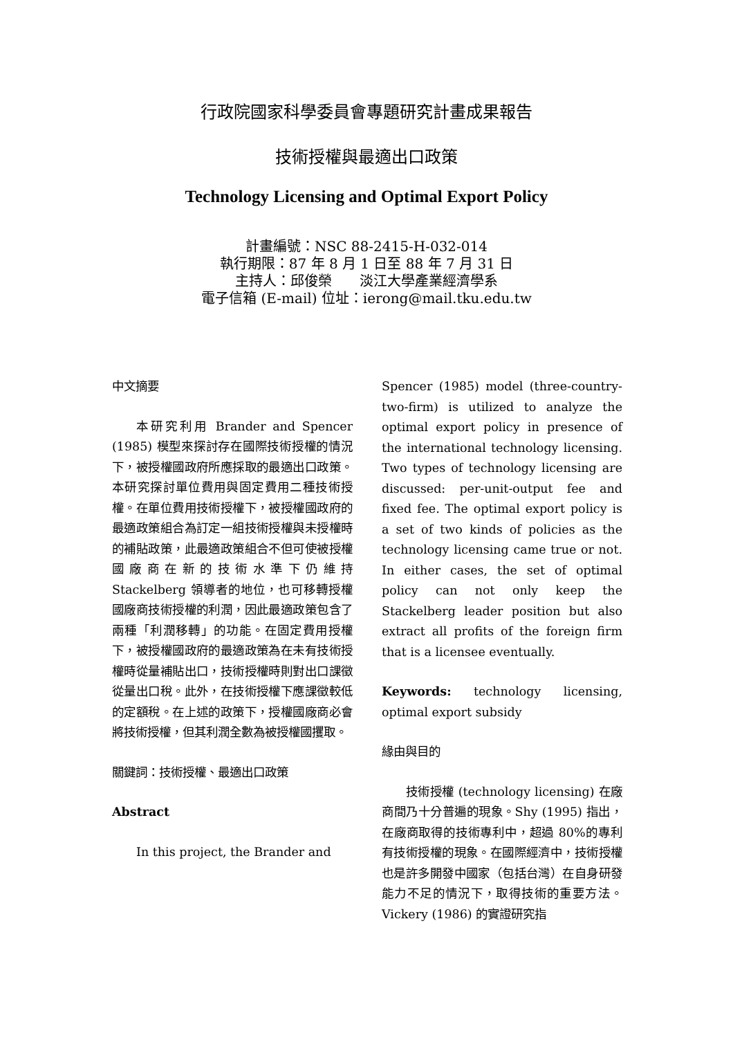行政院國家科學委員會專題研究計畫成果報告
技術授權與最適出口政策
Technology Licensing and Optimal Export Policy
計畫編號：NSC 88-2415-H-032-014
執行期限：87 年 8 月 1 日至 88 年 7 月 31 日
主持人：邱俊榮　　淡江大學產業經濟學系
電子信箱 (E-mail) 位址：ierong@mail.tku.edu.tw
中文摘要
本研究利用 Brander and Spencer (1985) 模型來探討存在國際技術授權的情況下，被授權國政府所應採取的最適出口政策。本研究探討單位費用與固定費用二種技術授權。在單位費用技術授權下，被授權國政府的最適政策組合為訂定一組技術授權與未授權時的補貼政策，此最適政策組合不但可使被授權國廠商在新的技術水準下仍維持 Stackelberg 領導者的地位，也可移轉授權國廠商技術授權的利潤，因此最適政策包含了兩種「利潤移轉」的功能。在固定費用授權下，被授權國政府的最適政策為在未有技術授權時從量補貼出口，技術授權時則對出口課徵從量出口稅。此外，在技術授權下應課徵較低的定額稅。在上述的政策下，授權國廠商必會將技術授權，但其利潤全數為被授權國攫取。
關鍵詞：技術授權、最適出口政策
Abstract
In this project, the Brander and
Spencer (1985) model (three-country-two-firm) is utilized to analyze the optimal export policy in presence of the international technology licensing. Two types of technology licensing are discussed: per-unit-output fee and fixed fee. The optimal export policy is a set of two kinds of policies as the technology licensing came true or not. In either cases, the set of optimal policy can not only keep the Stackelberg leader position but also extract all profits of the foreign firm that is a licensee eventually.
Keywords: technology licensing, optimal export subsidy
緣由與目的
技術授權 (technology licensing) 在廠商間乃十分普遍的現象。Shy (1995) 指出，在廠商取得的技術專利中，超過 80%的專利有技術授權的現象。在國際經濟中，技術授權也是許多開發中國家（包括台灣）在自身研發能力不足的情況下，取得技術的重要方法。Vickery (1986) 的實證研究指